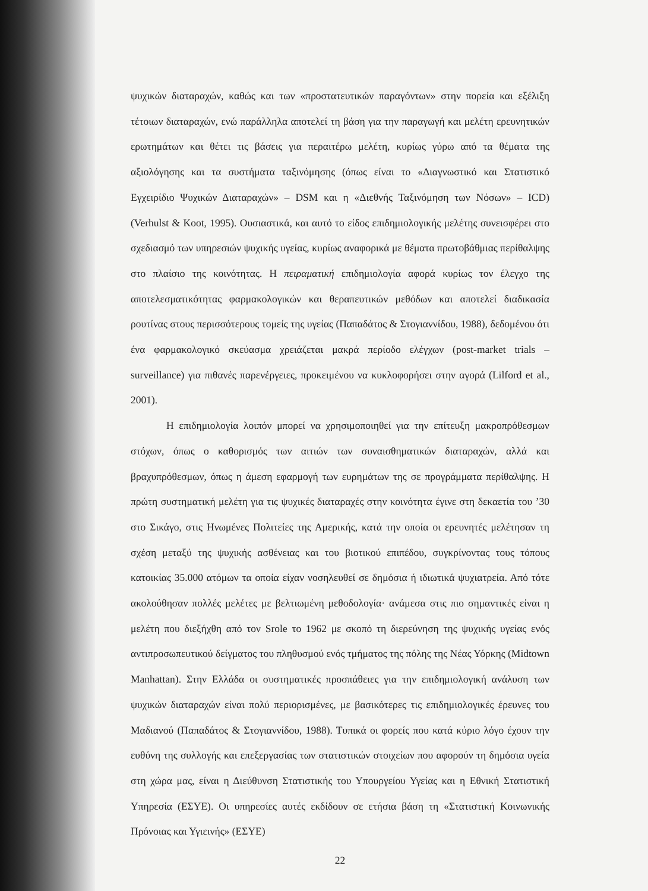ψυχικών διαταραχών, καθώς και των «προστατευτικών παραγόντων» στην πορεία και εξέλιξη τέτοιων διαταραχών, ενώ παράλληλα αποτελεί τη βάση για την παραγωγή και μελέτη ερευνητικών ερωτημάτων και θέτει τις βάσεις για περαιτέρω μελέτη, κυρίως γύρω από τα θέματα της αξιολόγησης και τα συστήματα ταξινόμησης (όπως είναι το «Διαγνωστικό και Στατιστικό Εγχειρίδιο Ψυχικών Διαταραχών» – DSM και η «Διεθνής Ταξινόμηση των Νόσων» – ICD) (Verhulst & Koot, 1995). Ουσιαστικά, και αυτό το είδος επιδημιολογικής μελέτης συνεισφέρει στο σχεδιασμό των υπηρεσιών ψυχικής υγείας, κυρίως αναφορικά με θέματα πρωτοβάθμιας περίθαλψης στο πλαίσιο της κοινότητας. Η πειραματική επιδημιολογία αφορά κυρίως τον έλεγχο της αποτελεσματικότητας φαρμακολογικών και θεραπευτικών μεθόδων και αποτελεί διαδικασία ρουτίνας στους περισσότερους τομείς της υγείας (Παπαδάτος & Στογιαννίδου, 1988), δεδομένου ότι ένα φαρμακολογικό σκεύασμα χρειάζεται μακρά περίοδο ελέγχων (post-market trials – surveillance) για πιθανές παρενέργειες, προκειμένου να κυκλοφορήσει στην αγορά (Lilford et al., 2001).
Η επιδημιολογία λοιπόν μπορεί να χρησιμοποιηθεί για την επίτευξη μακροπρόθεσμων στόχων, όπως ο καθορισμός των αιτιών των συναισθηματικών διαταραχών, αλλά και βραχυπρόθεσμων, όπως η άμεση εφαρμογή των ευρημάτων της σε προγράμματα περίθαλψης. Η πρώτη συστηματική μελέτη για τις ψυχικές διαταραχές στην κοινότητα έγινε στη δεκαετία του ’30 στο Σικάγο, στις Ηνωμένες Πολιτείες της Αμερικής, κατά την οποία οι ερευνητές μελέτησαν τη σχέση μεταξύ της ψυχικής ασθένειας και του βιοτικού επιπέδου, συγκρίνοντας τους τόπους κατοικίας 35.000 ατόμων τα οποία είχαν νοσηλευθεί σε δημόσια ή ιδιωτικά ψυχιατρεία. Από τότε ακολούθησαν πολλές μελέτες με βελτιωμένη μεθοδολογία· ανάμεσα στις πιο σημαντικές είναι η μελέτη που διεξήχθη από τον Srole το 1962 με σκοπό τη διερεύνηση της ψυχικής υγείας ενός αντιπροσωπευτικού δείγματος του πληθυσμού ενός τμήματος της πόλης της Νέας Υόρκης (Midtown Manhattan). Στην Ελλάδα οι συστηματικές προσπάθειες για την επιδημιολογική ανάλυση των ψυχικών διαταραχών είναι πολύ περιορισμένες, με βασικότερες τις επιδημιολογικές έρευνες του Μαδιανού (Παπαδάτος & Στογιαννίδου, 1988). Τυπικά οι φορείς που κατά κύριο λόγο έχουν την ευθύνη της συλλογής και επεξεργασίας των στατιστικών στοιχείων που αφορούν τη δημόσια υγεία στη χώρα μας, είναι η Διεύθυνση Στατιστικής του Υπουργείου Υγείας και η Εθνική Στατιστική Υπηρεσία (ΕΣΥΕ). Οι υπηρεσίες αυτές εκδίδουν σε ετήσια βάση τη «Στατιστική Κοινωνικής Πρόνοιας και Υγιεινής» (ΕΣΥΕ)
22